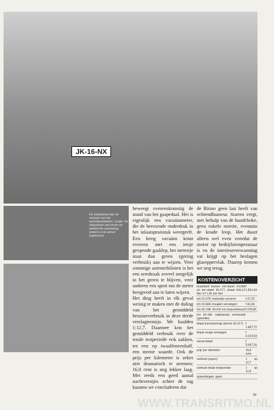JK-16-NX
De waterpomp was de oorzaak van het koelvloeistoflekles. Onder: De oliepeilstok met rechts de elektrische aansluiting; onderin is de sensor ingebouwd.
beweegt overeenkomstig de stand van het gaspedaal. Het is eigenlijk een vacuümmeter, die de heersende onderdruk in het inlaatspruitstuk weergeeft. Een hoog vacuüm komt overeen met een ietsje geopende gasklep, het metertje staat dan groen (gering verbruik) aan te wijzen. Voor sommige automobilisten is het een noodzaak zoveel mogelijk in het groen te blijven, voor anderen een sport om de meter hoogrood aan te laten wijzen.
Het ding heeft in elk geval weinig te maken met de daling van het gemiddeld benzineverbruik in deze derde verslagtermijn. We haalden 1:12,7. Daarmee kon het gemiddeld verbruik over de totale testperiode ook zakken, tot een op twaalfeneenhalf, een mooie waarde. Ook de prijs per kilometer is zeker niet dramatisch te noemen: 16,8 cent is nog lekker laag. Met reeds een goed aantal nachtvorstjes achter de rug kunnen we concluderen dat
de Ritmo geen last heeft van ochtendhumeur. Starten vergt, met behulp van de handchoke, geen enkele moeite, evenmin de koude loop. Het duurt alleen wel even voordat de motor op bedrijfstemperatuur is en de interieurverwarming vat krijgt op het beslagen glasopp​ervlak. Daarop komen we nog terug.
KOSTENOVERZICHT
| brandstof tussen km-stand 19.999 en km-stand 30.217, totaal 806,12 liter à f 1,90 per liter | f 1.531,63 |
| km 22.675: motorolie ververst | f 47,25 |
| km 24.683: bougies vervangen | f 34,39 |
| km 30.198: 30.000 km inspectiebeurt | f 225,85 |
| km 30.198: waterpomp vernieuwd (garantie) | |
| totaal tussentermijn (tot km 30.217) | f 1.837,72 |
| totaal vorige verslagen | f 3.229,54 |
| nieuw totaal | f 5.067,26 |
| prijs per kilometer | 16,8 cent |
| verbruik (super) | 1 op 12,7 |
| verbruik totale testperiode | 1 op 12,5 |
| opmerkingen: geen | |
39
WWW.TRANSRITMO.NL